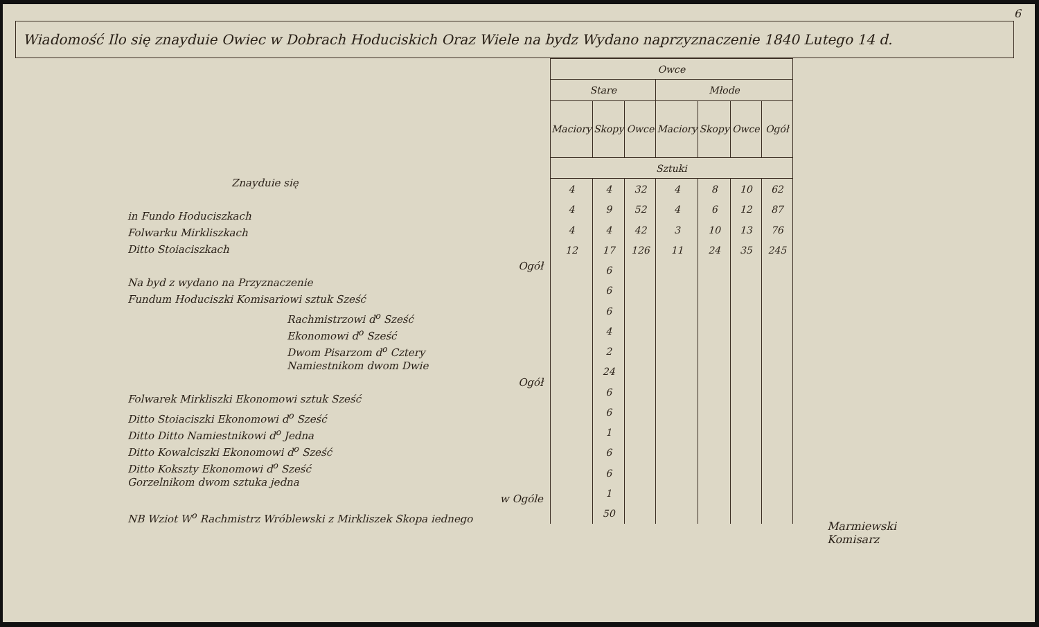6
Wiadomość Ilo się znayduie Owiec w Dobrach Hoduciskich Oraz Wiele na bydz Wydano naprzyznaczenie 1840 Lutego 14 d.
Znayduie się
in Fundo Hoduciszkach
Folwarku Mirkliszkach
Ditto Stoiaciszkach
Ogół
Na byd z wydano na Przyznaczenie
Fundum Hoduciszki Komisariowi sztuk Sześć
Rachmistrzowi d<sup>o</sup> Sześć
Ekonomowi d<sup>o</sup> Sześć
Dwom Pisarzom d<sup>o</sup> Cztery
Namiestnikom dwom Dwie
Ogół
Folwarek Mirkliszki Ekonomowi sztuk Sześć
Ditto Stoiaciszki Ekonomowi d<sup>o</sup> Sześć
Ditto Ditto Namiestnikowi d<sup>o</sup> Jedna
Ditto Kowalciszki Ekonomowi d<sup>o</sup> Sześć
Ditto Kokszty Ekonomowi d<sup>o</sup> Sześć
Gorzelnikom dwom sztuka jedna
w Ogóle
NB Wziot W<sup>o</sup> Rachmistrz Wróblewski z Mirkliszek Skopa iednego
| Owce | | | | | | |
| --- | --- | --- | --- | --- | --- | --- |
| Stare | | | Młode | | | |
| Maciory | Skopy | Owce | Maciory | Skopy | Owce | Ogół |
| Sztuki | | | | | | |
| 4 | 4 | 32 | 4 | 8 | 10 | 62 |
| 4 | 9 | 52 | 4 | 6 | 12 | 87 |
| 4 | 4 | 42 | 3 | 10 | 13 | 76 |
| 12 | 17 | 126 | 11 | 24 | 35 | 245 |
| | 6 | | | | | |
| | 6 | | | | | |
| | 6 | | | | | |
| | 4 | | | | | |
| | 2 | | | | | |
| | 24 | | | | | |
| | 6 | | | | | |
| | 6 | | | | | |
| | 1 | | | | | |
| | 6 | | | | | |
| | 6 | | | | | |
| | 1 | | | | | |
| | 50 | | | | | |
Marmiewski
Komisarz